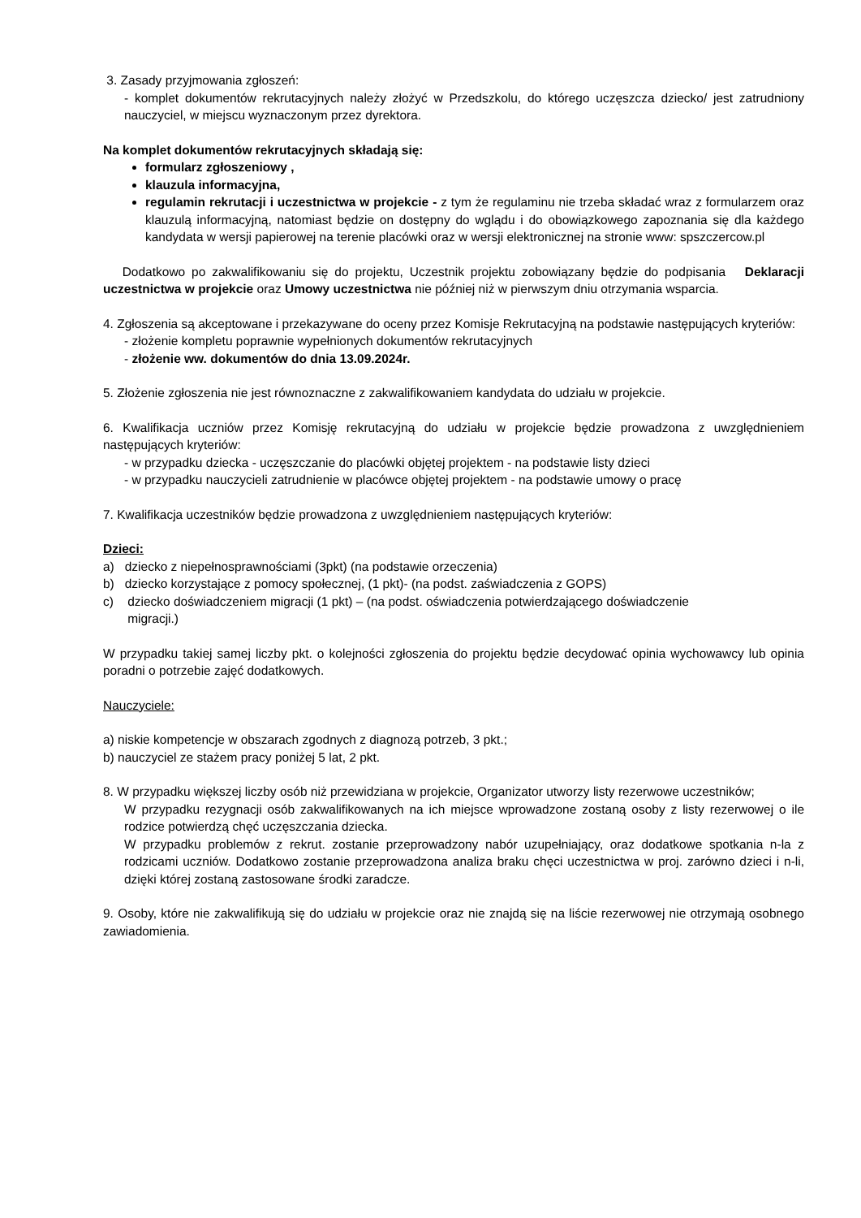3. Zasady przyjmowania zgłoszeń:
- komplet dokumentów rekrutacyjnych należy złożyć w Przedszkolu, do którego uczęszcza dziecko/ jest zatrudniony nauczyciel, w miejscu wyznaczonym przez dyrektora.
Na komplet dokumentów rekrutacyjnych składają się:
formularz zgłoszeniowy ,
klauzula informacyjna,
regulamin rekrutacji i uczestnictwa w projekcie - z tym że regulaminu nie trzeba składać wraz z formularzem oraz klauzulą informacyjną, natomiast będzie on dostępny do wglądu i do obowiązkowego zapoznania się dla każdego kandydata w wersji papierowej na terenie placówki oraz w wersji elektronicznej na stronie www: spszczercow.pl
Dodatkowo po zakwalifikowaniu się do projektu, Uczestnik projektu zobowiązany będzie do podpisania Deklaracji uczestnictwa w projekcie oraz Umowy uczestnictwa nie później niż w pierwszym dniu otrzymania wsparcia.
4. Zgłoszenia są akceptowane i przekazywane do oceny przez Komisje Rekrutacyjną na podstawie następujących kryteriów:
- złożenie kompletu poprawnie wypełnionych dokumentów rekrutacyjnych
- złożenie ww. dokumentów do dnia 13.09.2024r.
5. Złożenie zgłoszenia nie jest równoznaczne z zakwalifikowaniem kandydata do udziału w projekcie.
6. Kwalifikacja uczniów przez Komisję rekrutacyjną do udziału w projekcie będzie prowadzona z uwzględnieniem następujących kryteriów:
- w przypadku dziecka - uczęszczanie do placówki objętej projektem - na podstawie listy dzieci
- w przypadku nauczycieli zatrudnienie w placówce objętej projektem - na podstawie umowy o pracę
7. Kwalifikacja uczestników będzie prowadzona z uwzględnieniem następujących kryteriów:
Dzieci:
a) dziecko z niepełnosprawnościami (3pkt) (na podstawie orzeczenia)
b) dziecko korzystające z pomocy społecznej, (1 pkt)- (na podst. zaświadczenia z GOPS)
c) dziecko doświadczeniem migracji (1 pkt) – (na podst. oświadczenia potwierdzającego doświadczenie
migracji.)
W przypadku takiej samej liczby pkt. o kolejności zgłoszenia do projektu będzie decydować opinia wychowawcy lub opinia poradni o potrzebie zajęć dodatkowych.
Nauczyciele:
a) niskie kompetencje w obszarach zgodnych z diagnozą potrzeb, 3 pkt.;
b) nauczyciel ze stażem pracy poniżej 5 lat, 2 pkt.
8. W przypadku większej liczby osób niż przewidziana w projekcie, Organizator utworzy listy rezerwowe uczestników;
W przypadku rezygnacji osób zakwalifikowanych na ich miejsce wprowadzone zostaną osoby z listy rezerwowej o ile rodzice potwierdzą chęć uczęszczania dziecka.
W przypadku problemów z rekrut. zostanie przeprowadzony nabór uzupełniający, oraz dodatkowe spotkania n-la z rodzicami uczniów. Dodatkowo zostanie przeprowadzona analiza braku chęci uczestnictwa w proj. zarówno dzieci i n-li, dzięki której zostaną zastosowane środki zaradcze.
9. Osoby, które nie zakwalifikują się do udziału w projekcie oraz nie znajdą się na liście rezerwowej nie otrzymają osobnego zawiadomienia.